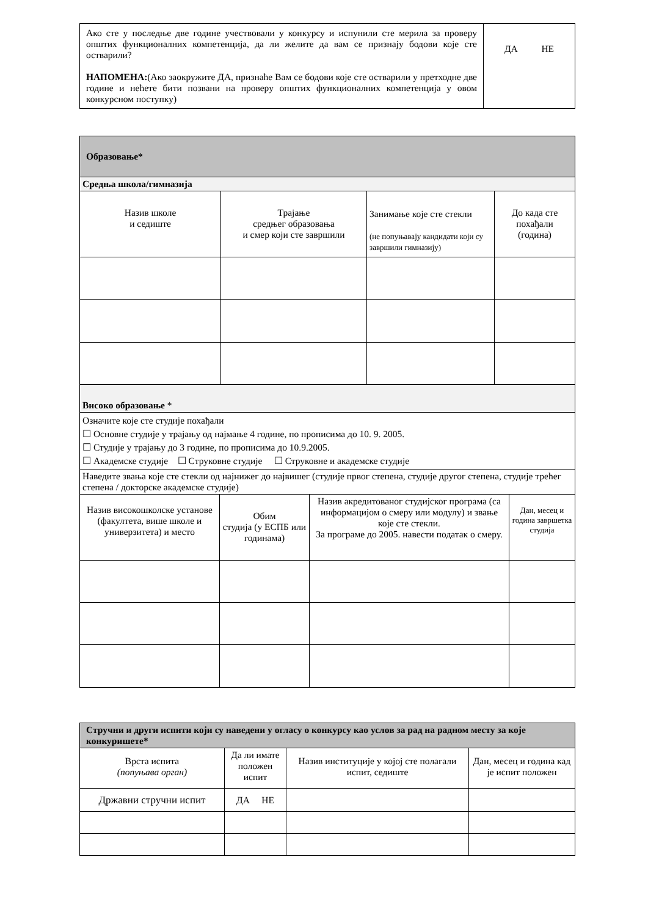| Ако сте у последње две године учествовали у конкурсу и испунили сте мерила за проверу општих функционалних компетенција, да ли желите да вам се признају бодови које сте остварили? НАПОМЕНА: (Ако заокружите ДА, признаће Вам се бодови које сте остварили у претходне две године и нећете бити позвани на проверу општих функционалних компетенција у овом конкурсном поступку) | ДА НЕ |
| Образовање* | | | |
| Средња школа/гимназија | | | |
| Назив школе и седиште | Трајање средњег образовања и смер који сте завршили | Занимање које сте стекли (не попуњавају кандидати који су завршили гимназију) | До када сте похађали (година) |
| Високо образовање * | | | |
| Означите које сте студије похађали ☐ Основне студије у трајању од најмање 4 године, по прописима до 10. 9. 2005. ☐ Студије у трајању до 3 године, по прописима до 10.9.2005. ☐ Академске студије ☐ Струковне студије ☐ Струковне и академске студије | | | |
| Наведите звања које сте стекли од најнижег до највишег (студије првог степена, студије другог степена, студије трећег степена / докторске академске студије) | | | |
| Назив високошколске установе (факултета, више школе и универзитета) и место | Обим студија (у ЕСПБ или годинама) | Назив акредитованог студијског програма (са информацијом о смеру или модулу) и звање које сте стекли. За програме до 2005. навести податак о смеру. | Дан, месец и година завршетка студија |
| Стручни и други испити који су наведени у огласу о конкурсу као услов за рад на радном месту за које конкуришете* | | | |
| Врста испита (попуњава орган) | Да ли имате положен испит | Назив институције у којој сте полагали испит, седиште | Дан, месец и година кад је испит положен |
| Државни стручни испит | ДА НЕ | | |